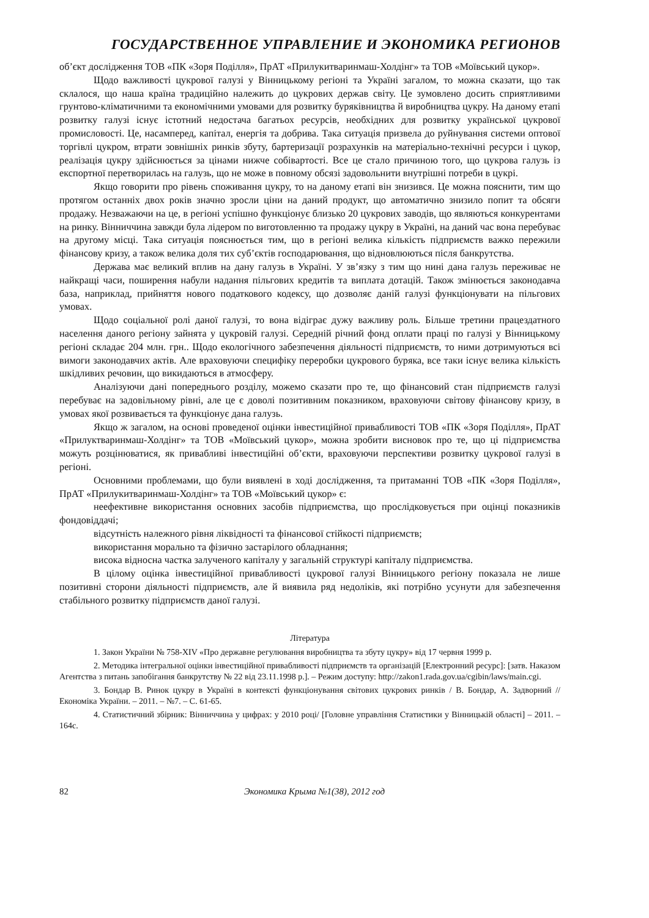ГОСУДАРСТВЕННОЕ УПРАВЛЕНИЕ И ЭКОНОМИКА РЕГИОНОВ
об’єкт дослідження ТОВ «ПК «Зоря Поділля», ПрАТ «Прилукитваринмаш-Холдінг» та ТОВ «Моївський цукор».
Щодо важливості цукрової галузі у Вінницькому регіоні та Україні загалом, то можна сказати, що так склалося, що наша країна традиційно належить до цукрових держав світу. Це зумовлено досить сприятливими грунтово-кліматичними та економічними умовами для розвитку буряківництва й виробництва цукру. На даному етапі розвитку галузі існує істотний недостача багатьох ресурсів, необхідних для розвитку української цукрової промисловості. Це, насамперед, капітал, енергія та добрива. Така ситуація призвела до руйнування системи оптової торгівлі цукром, втрати зовнішніх ринків збуту, бартеризації розрахунків на матеріально-технічні ресурси і цукор, реалізація цукру здійснюється за цінами нижче собівартості. Все це стало причиною того, що цукрова галузь із експортної перетворилась на галузь, що не може в повному обсязі задовольнити внутрішні потреби в цукрі.
Якщо говорити про рівень споживання цукру, то на даному етапі він знизився. Це можна пояснити, тим що протягом останніх двох років значно зросли ціни на даний продукт, що автоматично знизило попит та обсяги продажу. Незважаючи на це, в регіоні успішно функціонує близько 20 цукрових заводів, що являються конкурентами на ринку. Вінниччина завжди була лідером по виготовленню та продажу цукру в Україні, на даний час вона перебуває на другому місці. Така ситуація пояснюється тим, що в регіоні велика кількість підприємств важко пережили фінансову кризу, а також велика доля тих суб’єктів господарювання, що відновлюються після банкрутства.
Держава має великий вплив на дану галузь в Україні. У зв’язку з тим що нині дана галузь переживає не найкращі часи, поширення набули надання пільгових кредитів та виплата дотацій. Також змінюється законодавча база, наприклад, прийняття нового податкового кодексу, що дозволяє даній галузі функціонувати на пільгових умовах.
Щодо соціальної ролі даної галузі, то вона відіграє дужу важливу роль. Більше третини працездатного населення даного регіону зайнята у цукровій галузі. Середній річний фонд оплати праці по галузі у Вінницькому регіоні складає 204 млн. грн.. Щодо екологічного забезпечення діяльності підприємств, то ними дотримуються всі вимоги законодавчих актів. Але враховуючи специфіку переробки цукрового буряка, все таки існує велика кількість шкідливих речовин, що викидаються в атмосферу.
Аналізуючи дані попереднього розділу, можемо сказати про те, що фінансовий стан підприємств галузі перебуває на задовільному рівні, але це є доволі позитивним показником, враховуючи світову фінансову кризу, в умовах якої розвивається та функціонує дана галузь.
Якщо ж загалом, на основі проведеної оцінки інвестиційної привабливості ТОВ «ПК «Зоря Поділля», ПрАТ «Прилуктваринмаш-Холдінг» та ТОВ «Моївський цукор», можна зробити висновок про те, що ці підприємства можуть розцінюватися, як привабливі інвестиційні об’єкти, враховуючи перспективи розвитку цукрової галузі в регіоні.
Основними проблемами, що були виявлені в ході дослідження, та притаманні ТОВ «ПК «Зоря Поділля», ПрАТ «Прилукитваринмаш-Холдінг» та ТОВ «Моївський цукор» є:
неефективне використання основних засобів підприємства, що прослідковується при оцінці показників фондовіддачі;
відсутність належного рівня ліквідності та фінансової стійкості підприємств;
використання морально та фізично застарілого обладнання;
висока відносна частка залученого капіталу у загальній структурі капіталу підприємства.
В цілому оцінка інвестиційної привабливості цукрової галузі Вінницького регіону показала не лише позитивні сторони діяльності підприємств, але й виявила ряд недоліків, які потрібно усунути для забезпечення стабільного розвитку підприємств даної галузі.
Література
1. Закон України № 758-XIV «Про державне регулювання виробництва та збуту цукру» від 17 червня 1999 р.
2. Методика інтегральної оцінки інвестиційної привабливості підприємств та організацій [Електронний ресурс]: [затв. Наказом Агентства з питань запобігання банкрутству № 22 від 23.11.1998 р.]. – Режим доступу: http://zakon1.rada.gov.ua/cgibin/laws/main.cgi.
3. Бондар В. Ринок цукру в Україні в контексті функціонування світових цукрових ринків / В. Бондар, А. Задворний // Економіка України. – 2011. – №7. – С. 61-65.
4. Статистичний збірник: Вінниччина у цифрах: у 2010 році/ [Головне управління Статистики у Вінницькій області] – 2011. – 164с.
82 Экономика Крыма №1(38), 2012 год